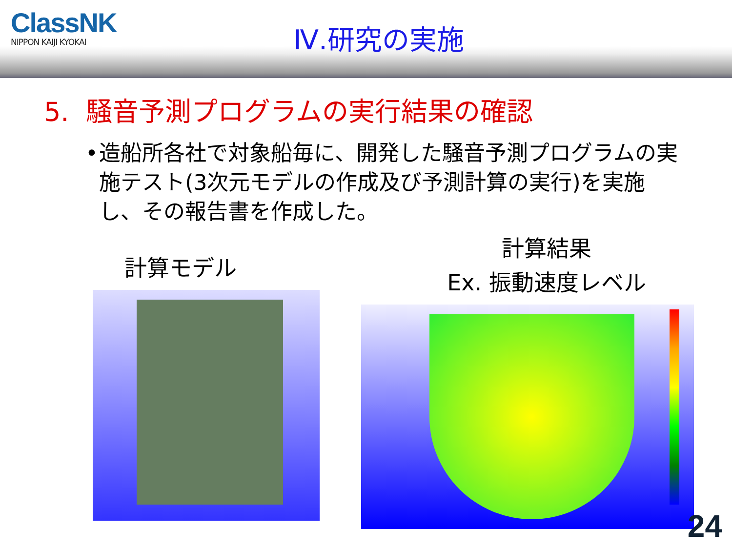ClassNK
NIPPON KAIJI KYOKAI
Ⅳ.研究の実施
5. 騒音予測プログラムの実行結果の確認
• 造船所各社で対象船毎に、開発した騒音予測プログラムの実施テスト(3次元モデルの作成及び予測計算の実行)を実施し、その報告書を作成した。
計算モデル
計算結果
Ex. 振動速度レベル
24